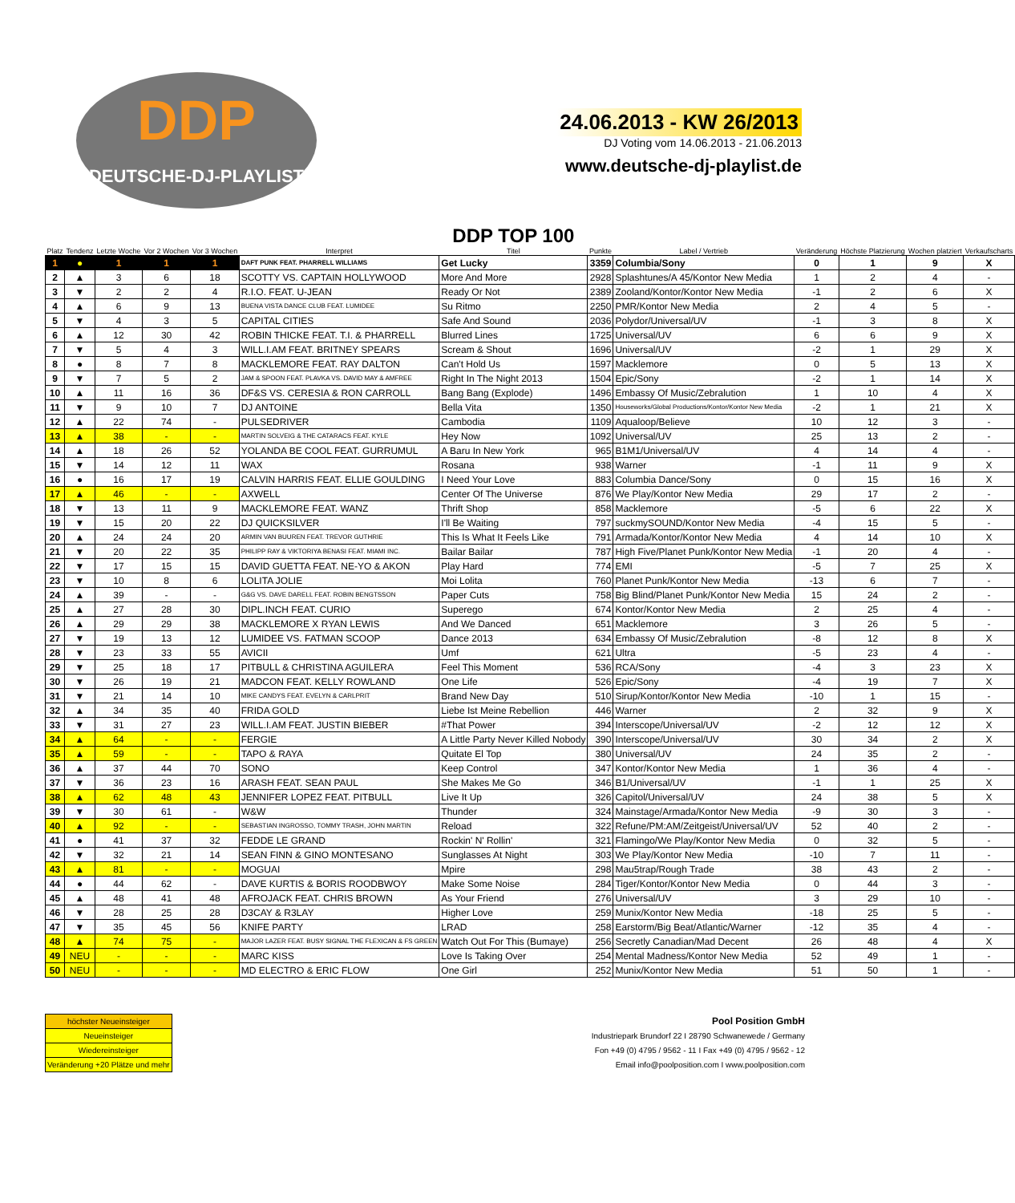DDP
DEUTSCHE-DJ-PLAYLIST
24.06.2013 - KW 26/2013
DJ Voting vom 14.06.2013 - 21.06.2013
www.deutsche-dj-playlist.de
| Platz | Tendenz | Letzte Woche | Vor 2 Wochen | Vor 3 Wochen | Interpret | DDP TOP 100 Titel | Punkte | Label / Vertrieb | Veränderung | Höchste Platzierung | Wochen platziert | Verkaufscharts |
| --- | --- | --- | --- | --- | --- | --- | --- | --- | --- | --- | --- | --- |
| 1 | ● | 1 | 1 | 1 | DAFT PUNK FEAT. PHARRELL WILLIAMS | Get Lucky | 3359 | Columbia/Sony | 0 | 1 | 9 | X |
| 2 | ▲ | 3 | 6 | 18 | SCOTTY VS. CAPTAIN HOLLYWOOD | More And More | 2928 | Splashtunes/A 45/Kontor New Media | 1 | 2 | 4 | - |
| 3 | ▼ | 2 | 2 | 4 | R.I.O. FEAT. U-JEAN | Ready Or Not | 2389 | Zooland/Kontor/Kontor New Media | -1 | 2 | 6 | X |
| 4 | ▲ | 6 | 9 | 13 | BUENA VISTA DANCE CLUB FEAT. LUMIDEE | Su Ritmo | 2250 | PMR/Kontor New Media | 2 | 4 | 5 | - |
| 5 | ▼ | 4 | 3 | 5 | CAPITAL CITIES | Safe And Sound | 2036 | Polydor/Universal/UV | -1 | 3 | 8 | X |
| 6 | ▲ | 12 | 30 | 42 | ROBIN THICKE FEAT. T.I. & PHARRELL | Blurred Lines | 1725 | Universal/UV | 6 | 6 | 9 | X |
| 7 | ▼ | 5 | 4 | 3 | WILL.I.AM FEAT. BRITNEY SPEARS | Scream & Shout | 1696 | Universal/UV | -2 | 1 | 29 | X |
| 8 | ● | 8 | 7 | 8 | MACKLEMORE FEAT. RAY DALTON | Can't Hold Us | 1597 | Macklemore | 0 | 5 | 13 | X |
| 9 | ▼ | 7 | 5 | 2 | JAM & SPOON FEAT. PLAVKA VS. DAVID MAY & AMFREE | Right In The Night 2013 | 1504 | Epic/Sony | -2 | 1 | 14 | X |
| 10 | ▲ | 11 | 16 | 36 | DF&S VS. CERESIA & RON CARROLL | Bang Bang (Explode) | 1496 | Embassy Of Music/Zebralution | 1 | 10 | 4 | X |
| 11 | ▼ | 9 | 10 | 7 | DJ ANTOINE | Bella Vita | 1350 | Houseworks/Global Productions/Kontor/Kontor New Media | -2 | 1 | 21 | X |
| 12 | ▲ | 22 | 74 | - | PULSEDRIVER | Cambodia | 1109 | Aqualoop/Believe | 10 | 12 | 3 | - |
| 13 | ▲ | 38 | - | - | MARTIN SOLVEIG & THE CATARACS FEAT. KYLE | Hey Now | 1092 | Universal/UV | 25 | 13 | 2 | - |
| 14 | ▲ | 18 | 26 | 52 | YOLANDA BE COOL FEAT. GURRUMUL | A Baru In New York | 965 | B1M1/Universal/UV | 4 | 14 | 4 | - |
| 15 | ▼ | 14 | 12 | 11 | WAX | Rosana | 938 | Warner | -1 | 11 | 9 | X |
| 16 | ● | 16 | 17 | 19 | CALVIN HARRIS FEAT. ELLIE GOULDING | I Need Your Love | 883 | Columbia Dance/Sony | 0 | 15 | 16 | X |
| 17 | ▲ | 46 | - | - | AXWELL | Center Of The Universe | 876 | We Play/Kontor New Media | 29 | 17 | 2 | - |
| 18 | ▼ | 13 | 11 | 9 | MACKLEMORE FEAT. WANZ | Thrift Shop | 858 | Macklemore | -5 | 6 | 22 | X |
| 19 | ▼ | 15 | 20 | 22 | DJ QUICKSILVER | I'll Be Waiting | 797 | suckmySOUND/Kontor New Media | -4 | 15 | 5 | - |
| 20 | ▲ | 24 | 24 | 20 | ARMIN VAN BUUREN FEAT. TREVOR GUTHRIE | This Is What It Feels Like | 791 | Armada/Kontor/Kontor New Media | 4 | 14 | 10 | X |
| 21 | ▼ | 20 | 22 | 35 | PHILIPP RAY & VIKTORIYA BENASI FEAT. MIAMI INC. | Bailar Bailar | 787 | High Five/Planet Punk/Kontor New Media | -1 | 20 | 4 | - |
| 22 | ▼ | 17 | 15 | 15 | DAVID GUETTA FEAT. NE-YO & AKON | Play Hard | 774 | EMI | -5 | 7 | 25 | X |
| 23 | ▼ | 10 | 8 | 6 | LOLITA JOLIE | Moi Lolita | 760 | Planet Punk/Kontor New Media | -13 | 6 | 7 | - |
| 24 | ▲ | 39 | - | - | G&G VS. DAVE DARELL FEAT. ROBIN BENGTSSON | Paper Cuts | 758 | Big Blind/Planet Punk/Kontor New Media | 15 | 24 | 2 | - |
| 25 | ▲ | 27 | 28 | 30 | DIPL.INCH FEAT. CURIO | Superego | 674 | Kontor/Kontor New Media | 2 | 25 | 4 | - |
| 26 | ▲ | 29 | 29 | 38 | MACKLEMORE X RYAN LEWIS | And We Danced | 651 | Macklemore | 3 | 26 | 5 | - |
| 27 | ▼ | 19 | 13 | 12 | LUMIDEE VS. FATMAN SCOOP | Dance 2013 | 634 | Embassy Of Music/Zebralution | -8 | 12 | 8 | X |
| 28 | ▼ | 23 | 33 | 55 | AVICII | Umf | 621 | Ultra | -5 | 23 | 4 | - |
| 29 | ▼ | 25 | 18 | 17 | PITBULL & CHRISTINA AGUILERA | Feel This Moment | 536 | RCA/Sony | -4 | 3 | 23 | X |
| 30 | ▼ | 26 | 19 | 21 | MADCON FEAT. KELLY ROWLAND | One Life | 526 | Epic/Sony | -4 | 19 | 7 | X |
| 31 | ▼ | 21 | 14 | 10 | MIKE CANDYS FEAT. EVELYN & CARLPRIT | Brand New Day | 510 | Sirup/Kontor/Kontor New Media | -10 | 1 | 15 | - |
| 32 | ▲ | 34 | 35 | 40 | FRIDA GOLD | Liebe Ist Meine Rebellion | 446 | Warner | 2 | 32 | 9 | X |
| 33 | ▼ | 31 | 27 | 23 | WILL.I.AM FEAT. JUSTIN BIEBER | #That Power | 394 | Interscope/Universal/UV | -2 | 12 | 12 | X |
| 34 | ▲ | 64 | - | - | FERGIE | A Little Party Never Killed Nobody | 390 | Interscope/Universal/UV | 30 | 34 | 2 | X |
| 35 | ▲ | 59 | - | - | TAPO & RAYA | Quitate El Top | 380 | Universal/UV | 24 | 35 | 2 | - |
| 36 | ▲ | 37 | 44 | 70 | SONO | Keep Control | 347 | Kontor/Kontor New Media | 1 | 36 | 4 | - |
| 37 | ▼ | 36 | 23 | 16 | ARASH FEAT. SEAN PAUL | She Makes Me Go | 346 | B1/Universal/UV | -1 | 1 | 25 | X |
| 38 | ▲ | 62 | 48 | 43 | JENNIFER LOPEZ FEAT. PITBULL | Live It Up | 326 | Capitol/Universal/UV | 24 | 38 | 5 | X |
| 39 | ▼ | 30 | 61 | - | W&W | Thunder | 324 | Mainstage/Armada/Kontor New Media | -9 | 30 | 3 | - |
| 40 | ▲ | 92 | - | - | SEBASTIAN INGROSSO, TOMMY TRASH, JOHN MARTIN | Reload | 322 | Refune/PM:AM/Zeitgeist/Universal/UV | 52 | 40 | 2 | - |
| 41 | ● | 41 | 37 | 32 | FEDDE LE GRAND | Rockin' N' Rollin' | 321 | Flamingo/We Play/Kontor New Media | 0 | 32 | 5 | - |
| 42 | ▼ | 32 | 21 | 14 | SEAN FINN & GINO MONTESANO | Sunglasses At Night | 303 | We Play/Kontor New Media | -10 | 7 | 11 | - |
| 43 | ▲ | 81 | - | - | MOGUAI | Mpire | 298 | Mau5trap/Rough Trade | 38 | 43 | 2 | - |
| 44 | ● | 44 | 62 | - | DAVE KURTIS & BORIS ROODBWOY | Make Some Noise | 284 | Tiger/Kontor/Kontor New Media | 0 | 44 | 3 | - |
| 45 | ▲ | 48 | 41 | 48 | AFROJACK FEAT. CHRIS BROWN | As Your Friend | 276 | Universal/UV | 3 | 29 | 10 | - |
| 46 | ▼ | 28 | 25 | 28 | D3CAY & R3LAY | Higher Love | 259 | Munix/Kontor New Media | -18 | 25 | 5 | - |
| 47 | ▼ | 35 | 45 | 56 | KNIFE PARTY | LRAD | 258 | Earstorm/Big Beat/Atlantic/Warner | -12 | 35 | 4 | - |
| 48 | ▲ | 74 | 75 | - | MAJOR LAZER FEAT. BUSY SIGNAL THE FLEXICAN & FS GREEN | Watch Out For This (Bumaye) | 256 | Secretly Canadian/Mad Decent | 26 | 48 | 4 | X |
| 49 | NEU | - | - | - | MARC KISS | Love Is Taking Over | 254 | Mental Madness/Kontor New Media | 52 | 49 | 1 | - |
| 50 | NEU | - | - | - | MD ELECTRO & ERIC FLOW | One Girl | 252 | Munix/Kontor New Media | 51 | 50 | 1 | - |
| höchster Neueinsteiger |
| Neueinsteiger |
| Wiedereinsteiger |
| Veränderung +20 Plätze und mehr |
Pool Position GmbH
Industriepark Brundorf 22 I 28790 Schwanewede / Germany
Fon +49 (0) 4795 / 9562 - 11 I Fax +49 (0) 4795 / 9562 - 12
Email info@poolposition.com I www.poolposition.com